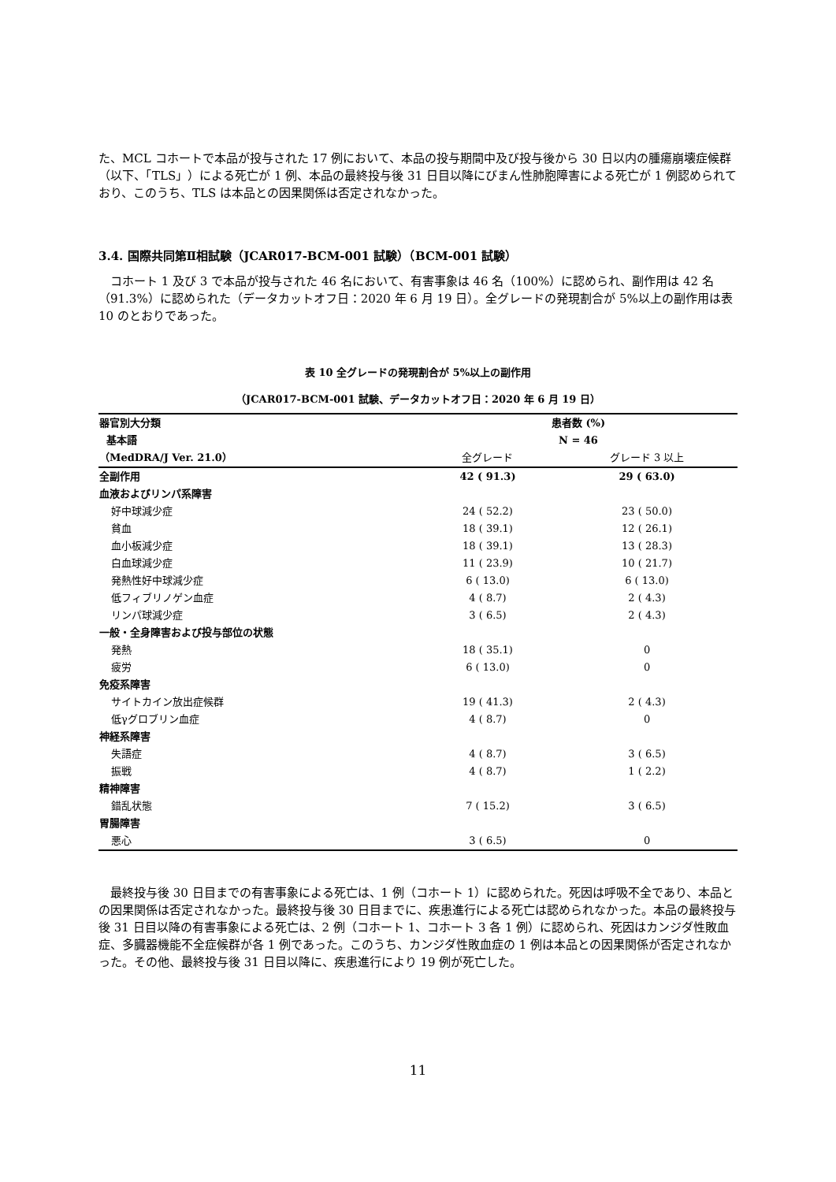た、MCL コホートで本品が投与された 17 例において、本品の投与期間中及び投与後から 30 日以内の腫瘍崩壊症候群（以下、「TLS」）による死亡が 1 例、本品の最終投与後 31 日目以降にびまん性肺胞障害による死亡が 1 例認められており、このうち、TLS は本品との因果関係は否定されなかった。
3.4. 国際共同第Ⅱ相試験（JCAR017-BCM-001 試験）（BCM-001 試験）
　コホート 1 及び 3 で本品が投与された 46 名において、有害事象は 46 名（100%）に認められ、副作用は 42 名（91.3%）に認められた（データカットオフ日：2020 年 6 月 19 日）。全グレードの発現割合が 5%以上の副作用は表 10 のとおりであった。
表 10 全グレードの発現割合が 5%以上の副作用
（JCAR017-BCM-001 試験、データカットオフ日：2020 年 6 月 19 日）
| 器官別大分類 | 患者数 (%) | |
| --- | --- | --- |
| 基本語 | N = 46 | |
| （MedDRA/J Ver. 21.0） | 全グレード | グレード 3 以上 |
| 全副作用 | 42 ( 91.3) | 29 ( 63.0) |
| 血液およびリンパ系障害 | | |
| 好中球減少症 | 24 ( 52.2) | 23 ( 50.0) |
| 貧血 | 18 ( 39.1) | 12 ( 26.1) |
| 血小板減少症 | 18 ( 39.1) | 13 ( 28.3) |
| 白血球減少症 | 11 ( 23.9) | 10 ( 21.7) |
| 発熱性好中球減少症 | 6 ( 13.0) | 6 ( 13.0) |
| 低フィブリノゲン血症 | 4 ( 8.7) | 2 ( 4.3) |
| リンパ球減少症 | 3 ( 6.5) | 2 ( 4.3) |
| 一般・全身障害および投与部位の状態 | | |
| 発熱 | 18 ( 35.1) | 0 |
| 疲労 | 6 ( 13.0) | 0 |
| 免疫系障害 | | |
| サイトカイン放出症候群 | 19 ( 41.3) | 2 ( 4.3) |
| 低γグロブリン血症 | 4 ( 8.7) | 0 |
| 神経系障害 | | |
| 失語症 | 4 ( 8.7) | 3 ( 6.5) |
| 振戦 | 4 ( 8.7) | 1 ( 2.2) |
| 精神障害 | | |
| 錯乱状態 | 7 ( 15.2) | 3 ( 6.5) |
| 胃腸障害 | | |
| 悪心 | 3 ( 6.5) | 0 |
　最終投与後 30 日目までの有害事象による死亡は、1 例（コホート 1）に認められた。死因は呼吸不全であり、本品との因果関係は否定されなかった。最終投与後 30 日目までに、疾患進行による死亡は認められなかった。本品の最終投与後 31 日目以降の有害事象による死亡は、2 例（コホート 1、コホート 3 各 1 例）に認められ、死因はカンジダ性敗血症、多臓器機能不全症候群が各 1 例であった。このうち、カンジダ性敗血症の 1 例は本品との因果関係が否定されなかった。その他、最終投与後 31 日目以降に、疾患進行により 19 例が死亡した。
11